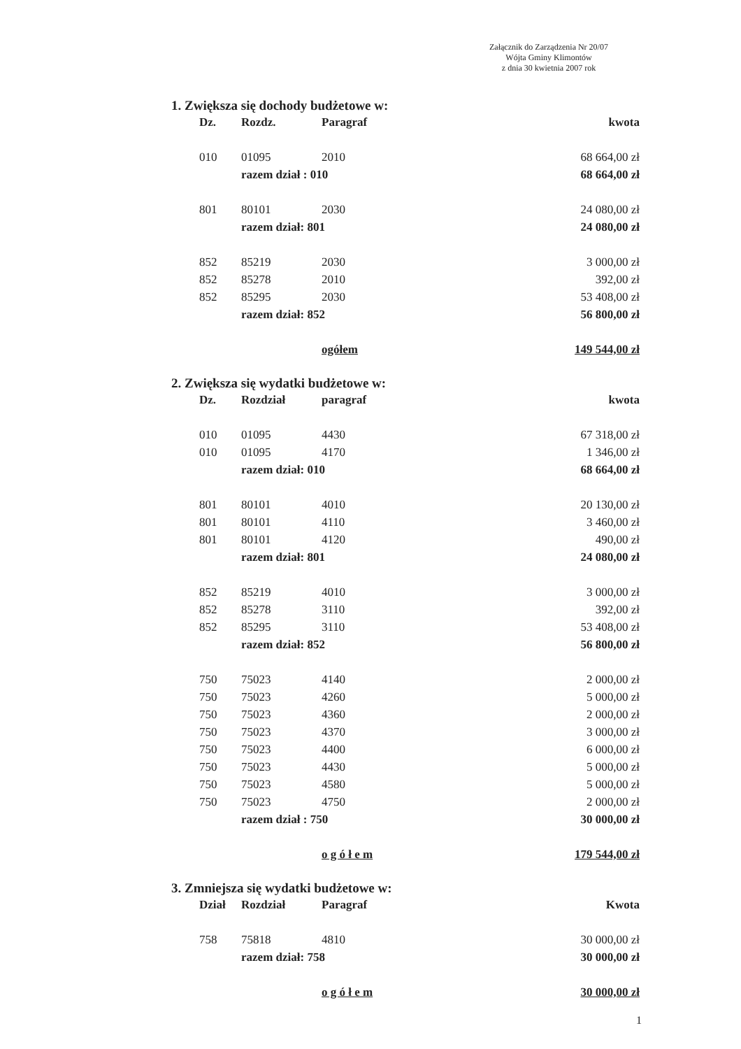Załącznik do Zarządzenia Nr 20/07
Wójta Gminy Klimontów
z dnia 30 kwietnia 2007 rok
1. Zwiększa się dochody budżetowe w:
| Dz. | Rozdz. | Paragraf | kwota |
| --- | --- | --- | --- |
| 010 | 01095 | 2010 | 68 664,00 zł |
| | razem dział : 010 | | 68 664,00 zł |
| 801 | 80101 | 2030 | 24 080,00 zł |
| | razem dział: 801 | | 24 080,00 zł |
| 852 | 85219 | 2030 | 3 000,00 zł |
| 852 | 85278 | 2010 | 392,00 zł |
| 852 | 85295 | 2030 | 53 408,00 zł |
| | razem dział: 852 | | 56 800,00 zł |
| | | ogółem | 149 544,00 zł |
2. Zwiększa się wydatki budżetowe w:
| Dz. | Rozdział | paragraf | kwota |
| --- | --- | --- | --- |
| 010 | 01095 | 4430 | 67 318,00 zł |
| 010 | 01095 | 4170 | 1 346,00 zł |
| | razem dział: 010 | | 68 664,00 zł |
| 801 | 80101 | 4010 | 20 130,00 zł |
| 801 | 80101 | 4110 | 3 460,00 zł |
| 801 | 80101 | 4120 | 490,00 zł |
| | razem dział: 801 | | 24 080,00 zł |
| 852 | 85219 | 4010 | 3 000,00 zł |
| 852 | 85278 | 3110 | 392,00 zł |
| 852 | 85295 | 3110 | 53 408,00 zł |
| | razem dział: 852 | | 56 800,00 zł |
| 750 | 75023 | 4140 | 2 000,00 zł |
| 750 | 75023 | 4260 | 5 000,00 zł |
| 750 | 75023 | 4360 | 2 000,00 zł |
| 750 | 75023 | 4370 | 3 000,00 zł |
| 750 | 75023 | 4400 | 6 000,00 zł |
| 750 | 75023 | 4430 | 5 000,00 zł |
| 750 | 75023 | 4580 | 5 000,00 zł |
| 750 | 75023 | 4750 | 2 000,00 zł |
| | razem dział : 750 | | 30 000,00 zł |
| | | o g ó ł e m | 179 544,00 zł |
3. Zmniejsza się wydatki budżetowe w:
| Dział | Rozdział | Paragraf | Kwota |
| --- | --- | --- | --- |
| 758 | 75818 | 4810 | 30 000,00 zł |
| | razem dział: 758 | | 30 000,00 zł |
| | | o g ó ł e m | 30 000,00 zł |
1